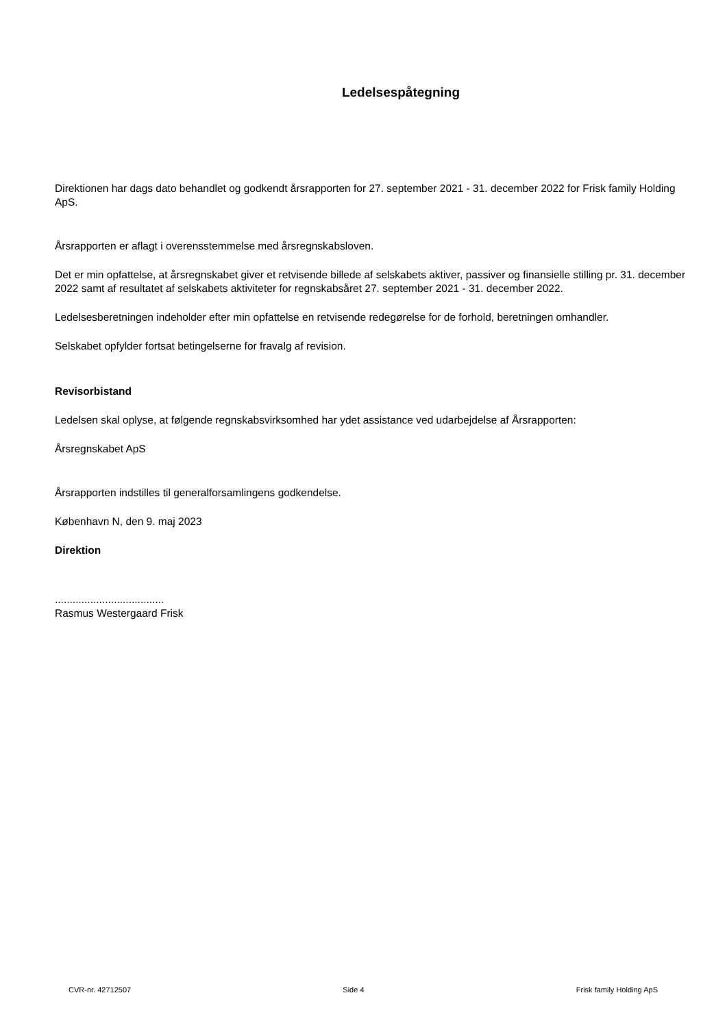Ledelsespåtegning
Direktionen har dags dato behandlet og godkendt årsrapporten for 27. september 2021 - 31. december 2022 for Frisk family Holding ApS.
Årsrapporten er aflagt i overensstemmelse med årsregnskabsloven.
Det er min opfattelse, at årsregnskabet giver et retvisende billede af selskabets aktiver, passiver og finansielle stilling pr. 31. december 2022 samt af resultatet af selskabets aktiviteter for regnskabsåret 27. september 2021 - 31. december 2022.
Ledelsesberetningen indeholder efter min opfattelse en retvisende redegørelse for de forhold, beretningen omhandler.
Selskabet opfylder fortsat betingelserne for fravalg af revision.
Revisorbistand
Ledelsen skal oplyse, at følgende regnskabsvirksomhed har ydet assistance ved udarbejdelse af Årsrapporten:
Årsregnskabet ApS
Årsrapporten indstilles til generalforsamlingens godkendelse.
København N, den 9. maj 2023
Direktion
.....................................
Rasmus Westergaard Frisk
CVR-nr. 42712507 Side 4 Frisk family Holding ApS